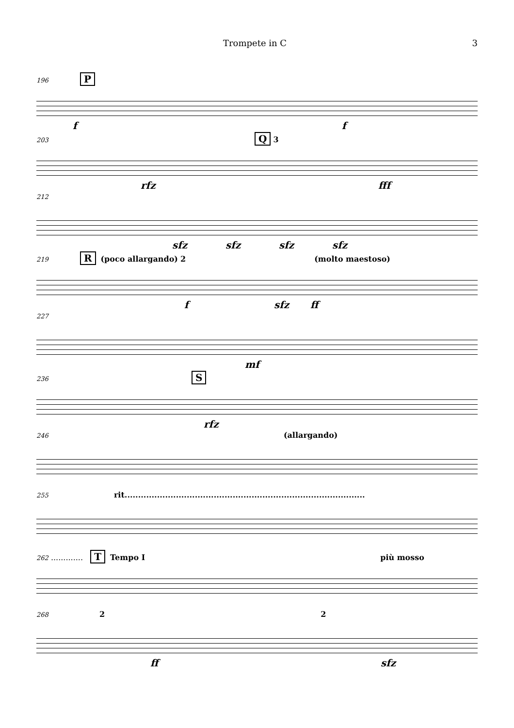Trompete in C 3
196 P
f f
203 Q 3
rfz fff
212
sfz sfz sfz sfz
219 R (poco allargando) 2 (molto maestoso)
f sfz ff
227
mf
236 S
rfz
246 (allargando)
255 rit.........................................................................................
262 ............. T Tempo I più mosso
268 2 2
ff sfz